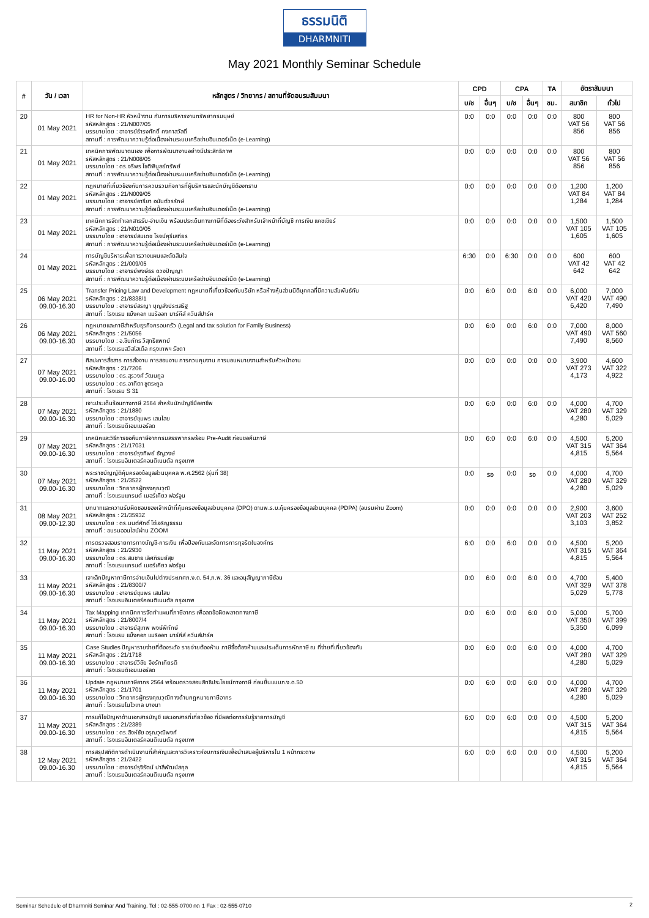ธรรมนิติ
DHARMNITI
May 2021 Monthly Seminar Schedule
| # | วัน / เวลา | หลักสูตร / วิทยากร / สถานที่จัดอบรมสัมมนา | CPD | | CPA | | TA | อัตราสัมมนา | |
| --- | --- | --- | --- | --- | --- | --- | --- | --- | --- |
| | | | บ/ช | อื่นๆ | บ/ช | อื่นๆ | ชม. | สมาชิก | ทั่วไป |
| 20 | 01 May 2021 | HR for Non-HR หัวหน้างาน กับการบริหารงานทรัพยากรมนุษย์ รหัสหลักสูตร : 21/N007/05 บรรยายโดย : อาจารย์ธำรงศักดิ์ คงคาสวัสดิ์ สถานที่ : การพัฒนาความรู้ต่อเนื่องผ่านระบบเครือข่ายอินเตอร์เน็ต (e-Learning) | 0:0 | 0:0 | 0:0 | 0:0 | 0:0 | 800 VAT 56 856 | 800 VAT 56 856 |
| 21 | 01 May 2021 | เทคนิคการพัฒนาตนเอง เพื่อการพัฒนางานอย่างมีประสิทธิภาพ รหัสหลักสูตร : 21/N008/05 บรรยายโดย : ดร.จรีพร โชติพิบูลย์ทรัพย์ สถานที่ : การพัฒนาความรู้ต่อเนื่องผ่านระบบเครือข่ายอินเตอร์เน็ต (e-Learning) | 0:0 | 0:0 | 0:0 | 0:0 | 0:0 | 800 VAT 56 856 | 800 VAT 56 856 |
| 22 | 01 May 2021 | กฎหมายที่เกี่ยวข้องกับการควบรวมกิจการที่ผู้บริหารและนักบัญชีต้องทราบ รหัสหลักสูตร : 21/N009/05 บรรยายโดย : อาจารย์อารียา อนันต์วรรักษ์ สถานที่ : การพัฒนาความรู้ต่อเนื่องผ่านระบบเครือข่ายอินเตอร์เน็ต (e-Learning) | 0:0 | 0:0 | 0:0 | 0:0 | 0:0 | 1,200 VAT 84 1,284 | 1,200 VAT 84 1,284 |
| 23 | 01 May 2021 | เทคนิคการจัดทำเอกสารรับ-จ่ายเงิน พร้อมประเด็นทางภาษีที่ต้องระวังสำหรับเจ้าหน้าที่บัญชี การเงิน แคชเชียร์ รหัสหลักสูตร : 21/N010/05 บรรยายโดย : อาจารย์สมเดช โรจน์คุรีเสถียร สถานที่ : การพัฒนาความรู้ต่อเนื่องผ่านระบบเครือข่ายอินเตอร์เน็ต (e-Learning) | 0:0 | 0:0 | 0:0 | 0:0 | 0:0 | 1,500 VAT 105 1,605 | 1,500 VAT 105 1,605 |
| 24 | 01 May 2021 | การบัญชีบริหารเพื่อการวางแผนและตัดสินใจ รหัสหลักสูตร : 21/009/05 บรรยายโดย : อาจารย์พงษ์ธร ดวงปัญญา สถานที่ : การพัฒนาความรู้ต่อเนื่องผ่านระบบเครือข่ายอินเตอร์เน็ต (e-Learning) | 6:30 | 0:0 | 6:30 | 0:0 | 0:0 | 600 VAT 42 642 | 600 VAT 42 642 |
| 25 | 06 May 2021 09.00-16.30 | Transfer Pricing Law and Development กฎหมายที่เกี่ยวข้องกับบริษัท หรือห้างหุ้นส่วนนิติบุคคลที่มีความสัมพันธ์กัน รหัสหลักสูตร : 21/8338/1 บรรยายโดย : อาจารย์สรญา บุญส่งประเสริฐ สถานที่ : โรงแรม แบ็งคอก แมริออท มาร์คีส์ ควีนส์ปาร์ค | 0:0 | 6:0 | 0:0 | 6:0 | 0:0 | 6,000 VAT 420 6,420 | 7,000 VAT 490 7,490 |
| 26 | 06 May 2021 09.00-16.30 | กฎหมายและภาษีสำหรับธุรกิจครอบครัว (Legal and tax solution for Family Business) รหัสหลักสูตร : 21/5056 บรรยายโดย : อ.ชินภัทร วิสุทธิแพทย์ สถานที่ : โรงแรมสวิสโฮเต็ล กรุงเทพฯ รัชดา | 0:0 | 6:0 | 0:0 | 6:0 | 0:0 | 7,000 VAT 490 7,490 | 8,000 VAT 560 8,560 |
| 27 | 07 May 2021 09.00-16.00 | ศิลปะการสื่อสาร การสั่งงาน การสอนงาน การควบคุมงาน การมอบหมายงานสำหรับหัวหน้างาน รหัสหลักสูตร : 21/7206 บรรยายโดย : ดร.สุรวงศ์ วัฒนกูล บรรยายโดย : ดร.อาทิตา ชูตระกูล สถานที่ : โรงแรม S 31 | 0:0 | 0:0 | 0:0 | 0:0 | 0:0 | 3,900 VAT 273 4,173 | 4,600 VAT 322 4,922 |
| 28 | 07 May 2021 09.00-16.30 | เจาะประเด็นร้อนทางภาษี 2564 สำหรับนักบัญชีมืออาชีพ รหัสหลักสูตร : 21/1880 บรรยายโดย : อาจารย์ชุมพร เสนไสย สถานที่ : โรงแรมดิเอมเมอรัลด | 0:0 | 6:0 | 0:0 | 6:0 | 0:0 | 4,000 VAT 280 4,280 | 4,700 VAT 329 5,029 |
| 29 | 07 May 2021 09.00-16.30 | เทคนิคและวิธีการขอคืนภาษีจากกรมสรรพากรพร้อม Pre-Audit ก่อนขอคืนภาษี รหัสหลักสูตร : 21/17031 บรรยายโดย : อาจารย์รุงทิพย์ ธัญวงษ์ สถานที่ : โรงแรมอินเตอร์คอนติเนนตัล กรุงเทพ | 0:0 | 6:0 | 0:0 | 6:0 | 0:0 | 4,500 VAT 315 4,815 | 5,200 VAT 364 5,564 |
| 30 | 07 May 2021 09.00-16.30 | พระราชบัญญัติคุ้มครองข้อมูลส่วนบุคคล พ.ศ.2562 (รุ่นที่ 38) รหัสหลักสูตร : 21/3522 บรรยายโดย : วิทยากรผู้ทรงคุณวุฒิ สถานที่ : โรงแรมแกรนด์ เมอร์เคียว ฟอร์จูน | 0:0 | รอ | 0:0 | รอ | 0:0 | 4,000 VAT 280 4,280 | 4,700 VAT 329 5,029 |
| 31 | 08 May 2021 09.00-12.30 | บทบาทและความรับผิดชอบของเจ้าหน้าที่คุ้มครองข้อมูลส่วนบุคคล (DPO) ตามพ.ร.บ.คุ้มครองข้อมูลส่วนบุคคล (PDPA) (อบรมผ่าน Zoom) รหัสหลักสูตร : 21/3593Z บรรยายโดย : ดร.มนต์ศักดิ์ โซ่เจริญธรรม สถานที่ : อบรมออนไลน์ผ่าน ZOOM | 0:0 | 0:0 | 0:0 | 0:0 | 0:0 | 2,900 VAT 203 3,103 | 3,600 VAT 252 3,852 |
| 32 | 11 May 2021 09.00-16.30 | การตรวจสอบรายการทางบัญชี-การเงิน เพื่อป้องกันและจัดการการทุจริตในองค์กร รหัสหลักสูตร : 21/2930 บรรยายโดย : ดร.สมชาย เลิศภิรมย์สุข สถานที่ : โรงแรมแกรนด์ เมอร์เคียว ฟอร์จูน | 6:0 | 0:0 | 6:0 | 0:0 | 0:0 | 4,500 VAT 315 4,815 | 5,200 VAT 364 5,564 |
| 33 | 11 May 2021 09.00-16.30 | เจาะลึกปัญหาภาษีการจ่ายเงินไปต่างประเทศภ.ง.ด. 54,ภ.พ. 36 และอนุสัญญาภาษีซ้อน รหัสหลักสูตร : 21/8300/7 บรรยายโดย : อาจารย์ชุมพร เสนไสย สถานที่ : โรงแรมอินเตอร์คอนติเนนตัล กรุงเทพ | 0:0 | 6:0 | 0:0 | 6:0 | 0:0 | 4,700 VAT 329 5,029 | 5,400 VAT 378 5,778 |
| 34 | 11 May 2021 09.00-16.30 | Tax Mapping เทคนิคการจัดทำแผนที่ภาษีอากร เพื่อลดข้อผิดพลาดทางภาษี รหัสหลักสูตร : 21/8007/4 บรรยายโดย : อาจารย์สุเทพ พงษ์พิทักษ์ สถานที่ : โรงแรม แบ็งคอก แมริออท มาร์คีส์ ควีนส์ปาร์ค | 0:0 | 6:0 | 0:0 | 6:0 | 0:0 | 5,000 VAT 350 5,350 | 5,700 VAT 399 6,099 |
| 35 | 11 May 2021 09.00-16.30 | Case Studies ปัญหารายจ่ายที่ต้องระวัง รายจ่ายต้องห้าม ภาษีซื้อต้องห้ามและประเด็นการหักภาษี ณ ที่จ่ายที่เกี่ยวข้องกัน รหัสหลักสูตร : 21/1718 บรรยายโดย : อาจารย์วิชัย จึงรักเกียรติ สถานที่ : โรงแรมดิเอมเมอรัลด | 0:0 | 6:0 | 0:0 | 6:0 | 0:0 | 4,000 VAT 280 4,280 | 4,700 VAT 329 5,029 |
| 36 | 11 May 2021 09.00-16.30 | Update กฎหมายภาษีอากร 2564 พร้อมตรวจสอบสิทธิประโยชน์ทางภาษี ก่อนยื่นแบบภ.ง.ด.50 รหัสหลักสูตร : 21/1701 บรรยายโดย : วิทยากรผู้ทรงคุณวุฒิทางด้านกฎหมายภาษีอากร สถานที่ : โรงแรมโนโวเทล บางนา | 0:0 | 6:0 | 0:0 | 6:0 | 0:0 | 4,000 VAT 280 4,280 | 4,700 VAT 329 5,029 |
| 37 | 11 May 2021 09.00-16.30 | การแก้ไขปัญหาด้านเอกสารบัญชี และเอกสารที่เกี่ยวข้อง ที่มีผลต่อการรับรู้รายการบัญชี รหัสหลักสูตร : 21/2389 บรรยายโดย : ดร.สิงห์ชัย อรุณวุฒิพงศ์ สถานที่ : โรงแรมอินเตอร์คอนติเนนตัล กรุงเทพ | 6:0 | 0:0 | 6:0 | 0:0 | 0:0 | 4,500 VAT 315 4,815 | 5,200 VAT 364 5,564 |
| 38 | 12 May 2021 09.00-16.30 | การสรุปสถิติการดำเนินงานที่สำคัญและการวิเคราะห์งบการเงินเพื่อนำเสนอผู้บริหารใน 1 หน้ากระดาษ รหัสหลักสูตร : 21/2422 บรรยายโดย : อาจารย์รุจิรัตน์ ปาลีพัฒน์สกุล สถานที่ : โรงแรมอินเตอร์คอนติเนนตัล กรุงเทพ | 6:0 | 0:0 | 6:0 | 0:0 | 0:0 | 4,500 VAT 315 4,815 | 5,200 VAT 364 5,564 |
Seminar Schedule of Dharmniti Seminar And Training. Tel : 02-555-0700 กด 1 Fax : 02-555-0710 2